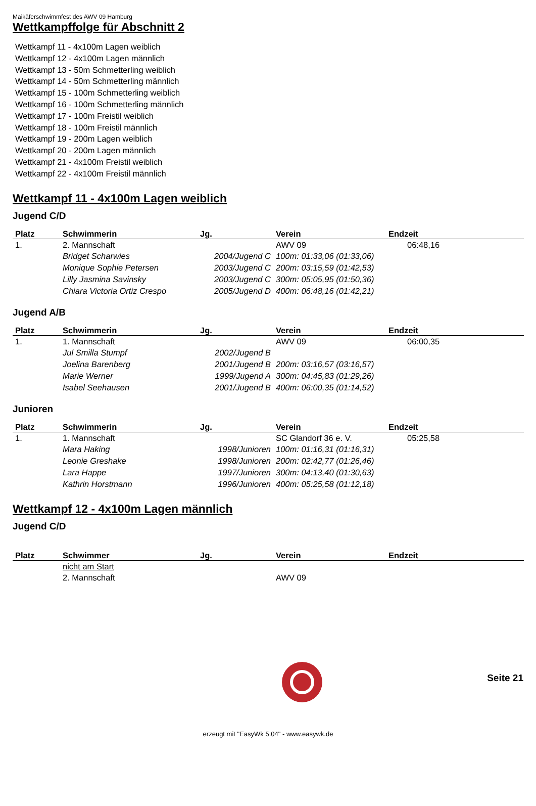Maikäferschwimmfest des AWV 09 Hamburg
Wettkampffolge für Abschnitt 2
Wettkampf 11 - 4x100m Lagen weiblich
Wettkampf 12 - 4x100m Lagen männlich
Wettkampf 13 - 50m Schmetterling weiblich
Wettkampf 14 - 50m Schmetterling männlich
Wettkampf 15 - 100m Schmetterling weiblich
Wettkampf 16 - 100m Schmetterling männlich
Wettkampf 17 - 100m Freistil weiblich
Wettkampf 18 - 100m Freistil männlich
Wettkampf 19 - 200m Lagen weiblich
Wettkampf 20 - 200m Lagen männlich
Wettkampf 21 - 4x100m Freistil weiblich
Wettkampf 22 - 4x100m Freistil männlich
Wettkampf 11 - 4x100m Lagen weiblich
Jugend C/D
| Platz | Schwimmerin | Jg. | Verein | Endzeit |
| --- | --- | --- | --- | --- |
| 1. | 2. Mannschaft | | AWV 09 | 06:48,16 |
| | Bridget Scharwies | 2004/Jugend C | 100m: 01:33,06 (01:33,06) | |
| | Monique Sophie Petersen | 2003/Jugend C | 200m: 03:15,59 (01:42,53) | |
| | Lilly Jasmina Savinsky | 2003/Jugend C | 300m: 05:05,95 (01:50,36) | |
| | Chiara Victoria Ortiz Crespo | 2005/Jugend D | 400m: 06:48,16 (01:42,21) | |
Jugend A/B
| Platz | Schwimmerin | Jg. | Verein | Endzeit |
| --- | --- | --- | --- | --- |
| 1. | 1. Mannschaft | | AWV 09 | 06:00,35 |
| | Jul Smilla Stumpf | 2002/Jugend B | | |
| | Joelina Barenberg | 2001/Jugend B | 200m: 03:16,57 (03:16,57) | |
| | Marie Werner | 1999/Jugend A | 300m: 04:45,83 (01:29,26) | |
| | Isabel Seehausen | 2001/Jugend B | 400m: 06:00,35 (01:14,52) | |
Junioren
| Platz | Schwimmerin | Jg. | Verein | Endzeit |
| --- | --- | --- | --- | --- |
| 1. | 1. Mannschaft | | SC Glandorf 36 e. V. | 05:25,58 |
| | Mara Haking | 1998/Junioren | 100m: 01:16,31 (01:16,31) | |
| | Leonie Greshake | 1998/Junioren | 200m: 02:42,77 (01:26,46) | |
| | Lara Happe | 1997/Junioren | 300m: 04:13,40 (01:30,63) | |
| | Kathrin Horstmann | 1996/Junioren | 400m: 05:25,58 (01:12,18) | |
Wettkampf 12 - 4x100m Lagen männlich
Jugend C/D
| Platz | Schwimmer | Jg. | Verein | Endzeit |
| --- | --- | --- | --- | --- |
| | nicht am Start | | | |
| | 2. Mannschaft | | AWV 09 | |
Seite 21
erzeugt mit "EasyWk 5.04" - www.easywk.de